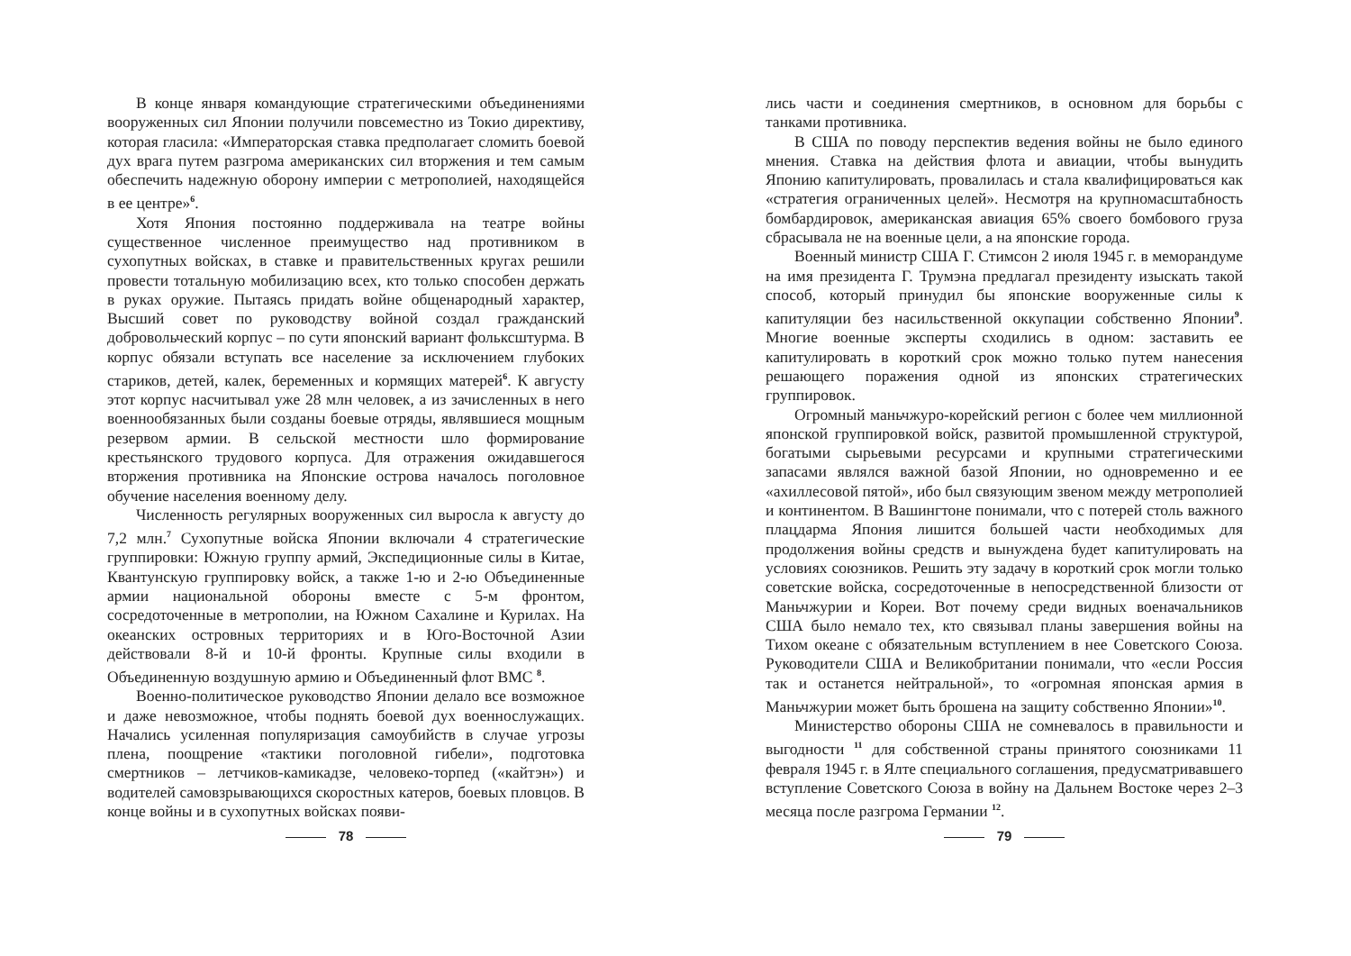В конце января командующие стратегическими объединениями вооруженных сил Японии получили повсеместно из Токио директиву, которая гласила: «Императорская ставка предполагает сломить боевой дух врага путем разгрома американских сил вторжения и тем самым обеспечить надежную оборону империи с метрополией, находящейся в ее центре»<sup>6</sup>.
Хотя Япония постоянно поддерживала на театре войны существенное численное преимущество над противником в сухопутных войсках, в ставке и правительственных кругах решили провести тотальную мобилизацию всех, кто только способен держать в руках оружие. Пытаясь придать войне общенародный характер, Высший совет по руководству войной создал гражданский добровольческий корпус – по сути японский вариант фольксштурма. В корпус обязали вступать все население за исключением глубоких стариков, детей, калек, беременных и кормящих матерей<sup>6</sup>. К августу этот корпус насчитывал уже 28 млн человек, а из зачисленных в него военнообязанных были созданы боевые отряды, являвшиеся мощным резервом армии. В сельской местности шло формирование крестьянского трудового корпуса. Для отражения ожидавшегося вторжения противника на Японские острова началось поголовное обучение населения военному делу.
Численность регулярных вооруженных сил выросла к августу до 7,2 млн.<sup>7</sup> Сухопутные войска Японии включали 4 стратегические группировки: Южную группу армий, Экспедиционные силы в Китае, Квантунскую группировку войск, а также 1-ю и 2-ю Объединенные армии национальной обороны вместе с 5-м фронтом, сосредоточенные в метрополии, на Южном Сахалине и Курилах. На океанских островных территориях и в Юго-Восточной Азии действовали 8-й и 10-й фронты. Крупные силы входили в Объединенную воздушную армию и Объединенный флот ВМС <sup>8</sup>.
Военно-политическое руководство Японии делало все возможное и даже невозможное, чтобы поднять боевой дух военнослужащих. Начались усиленная популяризация самоубийств в случае угрозы плена, поощрение «тактики поголовной гибели», подготовка смертников – летчиков-камикадзе, человеко-торпед («кайтэн») и водителей самовзрывающихся скоростных катеров, боевых пловцов. В конце войны и в сухопутных войсках появи-
78
лись части и соединения смертников, в основном для борьбы с танками противника.
В США по поводу перспектив ведения войны не было единого мнения. Ставка на действия флота и авиации, чтобы вынудить Японию капитулировать, провалилась и стала квалифицироваться как «стратегия ограниченных целей». Несмотря на крупномасштабность бомбардировок, американская авиация 65% своего бомбового груза сбрасывала не на военные цели, а на японские города.
Военный министр США Г. Стимсон 2 июля 1945 г. в меморандуме на имя президента Г. Трумэна предлагал президенту изыскать такой способ, который принудил бы японские вооруженные силы к капитуляции без насильственной оккупации собственно Японии<sup>9</sup>. Многие военные эксперты сходились в одном: заставить ее капитулировать в короткий срок можно только путем нанесения решающего поражения одной из японских стратегических группировок.
Огромный маньчжуро-корейский регион с более чем миллионной японской группировкой войск, развитой промышленной структурой, богатыми сырьевыми ресурсами и крупными стратегическими запасами являлся важной базой Японии, но одновременно и ее «ахиллесовой пятой», ибо был связующим звеном между метрополией и континентом. В Вашингтоне понимали, что с потерей столь важного плацдарма Япония лишится большей части необходимых для продолжения войны средств и вынуждена будет капитулировать на условиях союзников. Решить эту задачу в короткий срок могли только советские войска, сосредоточенные в непосредственной близости от Маньчжурии и Кореи. Вот почему среди видных военачальников США было немало тех, кто связывал планы завершения войны на Тихом океане с обязательным вступлением в нее Советского Союза. Руководители США и Великобритании понимали, что «если Россия так и останется нейтральной», то «огромная японская армия в Маньчжурии может быть брошена на защиту собственно Японии»<sup>10</sup>.
Министерство обороны США не сомневалось в правильности и выгодности <sup>11</sup> для собственной страны принятого союзниками 11 февраля 1945 г. в Ялте специального соглашения, предусматривавшего вступление Советского Союза в войну на Дальнем Востоке через 2–3 месяца после разгрома Германии <sup>12</sup>.
79